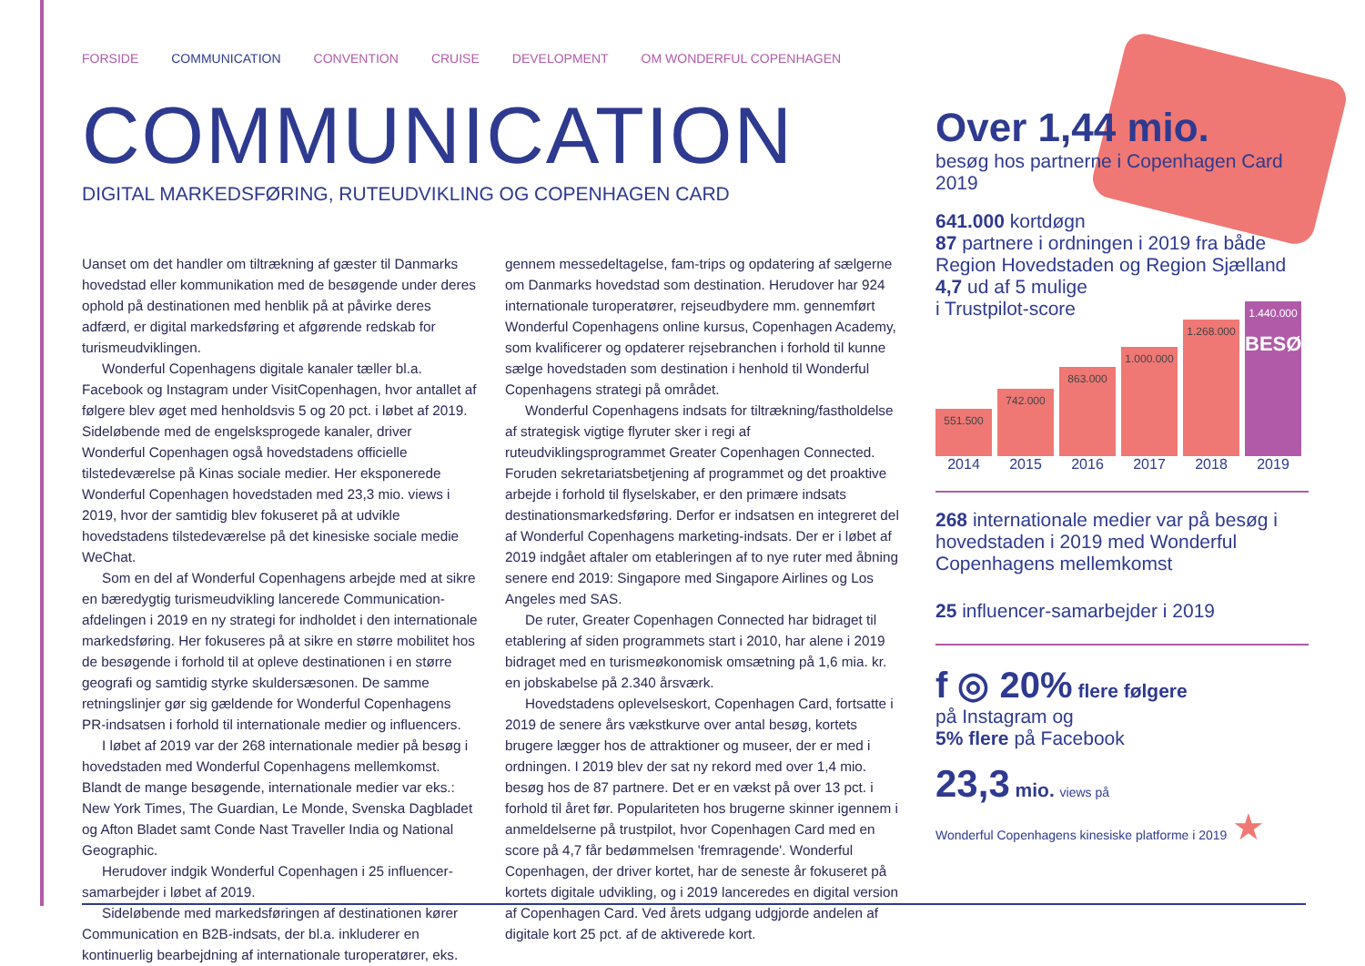FORSIDE COMMUNICATION CONVENTION CRUISE DEVELOPMENT OM WONDERFUL COPENHAGEN
COMMUNICATION
DIGITAL MARKEDSFØRING, RUTEUDVIKLING OG COPENHAGEN CARD
Uanset om det handler om tiltrækning af gæster til Danmarks hovedstad eller kommunikation med de besøgende under deres ophold på destinationen med henblik på at påvirke deres adfærd, er digital markedsføring et afgørende redskab for turismeudviklingen.
Wonderful Copenhagens digitale kanaler tæller bl.a. Facebook og Instagram under VisitCopenhagen, hvor antallet af følgere blev øget med henholdsvis 5 og 20 pct. i løbet af 2019. Sideløbende med de engelsksprogede kanaler, driver Wonderful Copenhagen også hovedstadens officielle tilstedeværelse på Kinas sociale medier. Her eksponerede Wonderful Copenhagen hovedstaden med 23,3 mio. views i 2019, hvor der samtidig blev fokuseret på at udvikle hovedstadens tilstedeværelse på det kinesiske sociale medie WeChat.
Som en del af Wonderful Copenhagens arbejde med at sikre en bæredygtig turismeudvikling lancerede Communication-afdelingen i 2019 en ny strategi for indholdet i den internationale markedsføring. Her fokuseres på at sikre en større mobilitet hos de besøgende i forhold til at opleve destinationen i en større geografi og samtidig styrke skuldersæsonen. De samme retningslinjer gør sig gældende for Wonderful Copenhagens PR-indsatsen i forhold til internationale medier og influencers.
I løbet af 2019 var der 268 internationale medier på besøg i hovedstaden med Wonderful Copenhagens mellemkomst. Blandt de mange besøgende, internationale medier var eks.: New York Times, The Guardian, Le Monde, Svenska Dagbladet og Afton Bladet samt Conde Nast Traveller India og National Geographic.
Herudover indgik Wonderful Copenhagen i 25 influencer-samarbejder i løbet af 2019.
Sideløbende med markedsføringen af destinationen kører Communication en B2B-indsats, der bl.a. inkluderer en kontinuerlig bearbejdning af internationale turoperatører, eks. gennem messedeltagelse, fam-trips og opdatering af sælgerne om Danmarks hovedstad som destination. Herudover har 924 internationale turoperatører, rejseudbydere mm. gennemført Wonderful Copenhagens online kursus, Copenhagen Academy, som kvalificerer og opdaterer rejsebranchen i forhold til kunne sælge hovedstaden som destination i henhold til Wonderful Copenhagens strategi på området.
Wonderful Copenhagens indsats for tiltrækning/fastholdelse af strategisk vigtige flyruter sker i regi af ruteudviklingsprogrammet Greater Copenhagen Connected. Foruden sekretariatsbetjening af programmet og det proaktive arbejde i forhold til flyselskaber, er den primære indsats destinationsmarkedsføring. Derfor er indsatsen en integreret del af Wonderful Copenhagens marketing-indsats. Der er i løbet af 2019 indgået aftaler om etableringen af to nye ruter med åbning senere end 2019: Singapore med Singapore Airlines og Los Angeles med SAS.
De ruter, Greater Copenhagen Connected har bidraget til etablering af siden programmets start i 2010, har alene i 2019 bidraget med en turismeøkonomisk omsætning på 1,6 mia. kr. en jobskabelse på 2.340 årsværk.
Hovedstadens oplevelseskort, Copenhagen Card, fortsatte i 2019 de senere års vækstkurve over antal besøg, kortets brugere lægger hos de attraktioner og museer, der er med i ordningen. I 2019 blev der sat ny rekord med over 1,4 mio. besøg hos de 87 partnere. Det er en vækst på over 13 pct. i forhold til året før. Populariteten hos brugerne skinner igennem i anmeldelserne på trustpilot, hvor Copenhagen Card med en score på 4,7 får bedømmelsen 'fremragende'. Wonderful Copenhagen, der driver kortet, har de seneste år fokuseret på kortets digitale udvikling, og i 2019 lanceredes en digital version af Copenhagen Card. Ved årets udgang udgjorde andelen af digitale kort 25 pct. af de aktiverede kort.
Over 1,44 mio.
besøg hos partnerne i Copenhagen Card 2019
641.000 kortdøgn
87 partnere i ordningen i 2019 fra både Region Hovedstaden og Region Sjælland
4,7 ud af 5 mulige
i Trustpilot-score
551.500
742.000
863.000
1.000.000
1.268.000
1.440.000
BESØG
2014 2015 2016 2017 2018 2019
268 internationale medier var på besøg i hovedstaden i 2019 med Wonderful Copenhagens mellemkomst
25 influencer-samarbejder i 2019
f ◎ 20% flere følgere
på Instagram og
5% flere på Facebook
23,3 mio. views på
Wonderful Copenhagens kinesiske platforme i 2019 ★